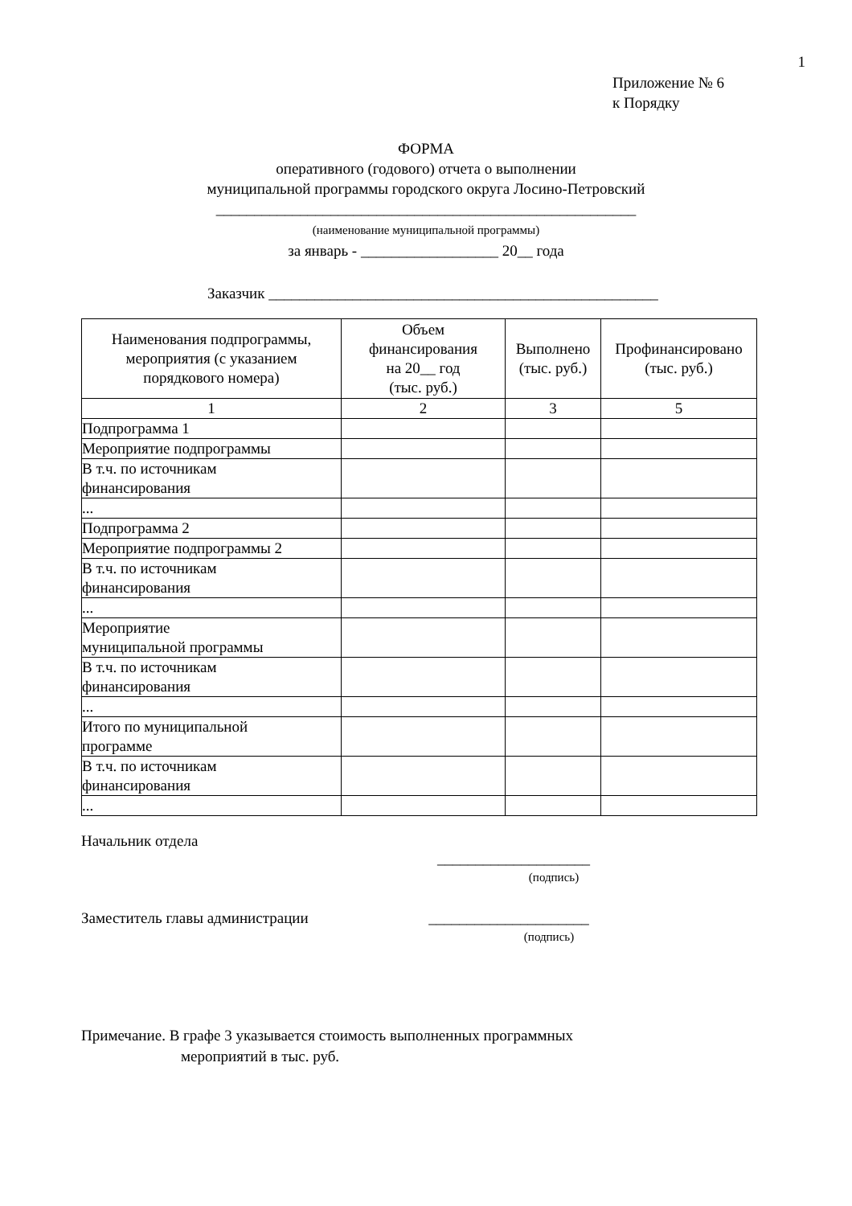1
Приложение № 6
к Порядку
ФОРМА
оперативного (годового) отчета о выполнении
муниципальной программы городского округа Лосино-Петровский
_______________________________________________________
(наименование муниципальной программы)
за январь - __________________ 20__ года
Заказчик ___________________________________________________
| Наименования подпрограммы, мероприятия (с указанием порядкового номера) | Объем финансирования на 20__ год (тыс. руб.) | Выполнено (тыс. руб.) | Профинансировано (тыс. руб.) |
| --- | --- | --- | --- |
| 1 | 2 | 3 | 5 |
| Подпрограмма 1 | | | |
| Мероприятие подпрограммы | | | |
| В т.ч. по источникам финансирования | | | |
| ... | | | |
| Подпрограмма 2 | | | |
| Мероприятие подпрограммы 2 | | | |
| В т.ч. по источникам финансирования | | | |
| ... | | | |
| Мероприятие муниципальной программы | | | |
| В т.ч. по источникам финансирования | | | |
| ... | | | |
| Итого по муниципальной программе | | | |
| В т.ч. по источникам финансирования | | | |
| ... | | | |
Начальник отдела
____________________
(подпись)
Заместитель главы администрации _____________________
(подпись)
Примечание. В графе 3 указывается стоимость выполненных программных
мероприятий в тыс. руб.